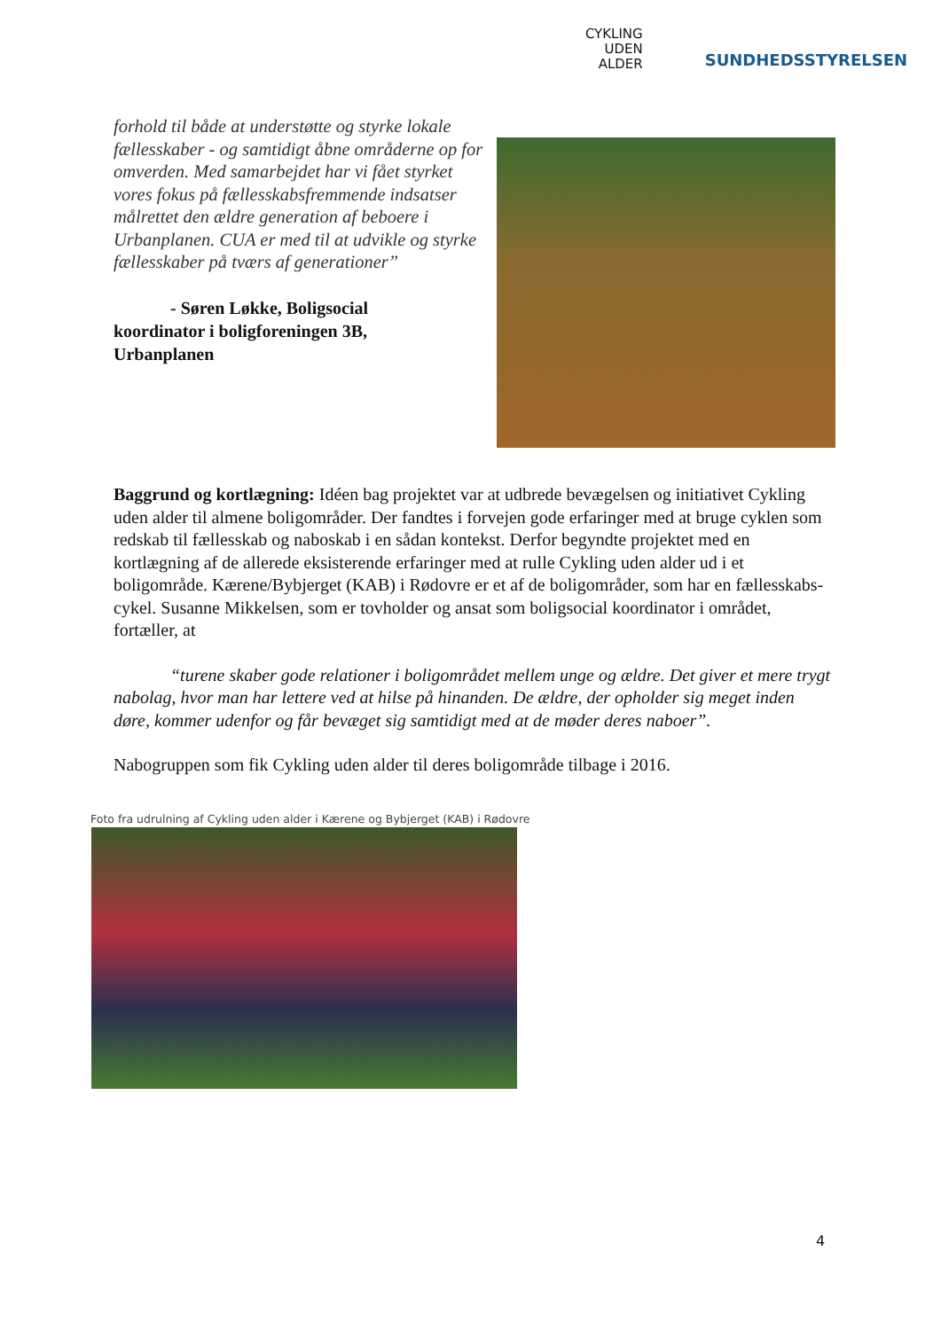CYKLING
UDEN
ALDER
SUNDHEDSSTYRELSEN
forhold til både at understøtte og styrke lokale fællesskaber - og samtidigt åbne områderne op for omverden. Med samarbejdet har vi fået styrket vores fokus på fællesskabsfremmende indsatser målrettet den ældre generation af beboere i Urbanplanen. CUA er med til at udvikle og styrke fællesskaber på tværs af generationer”
- Søren Løkke, Boligsocial
koordinator i boligforeningen 3B,
Urbanplanen
Baggrund og kortlægning: Idéen bag projektet var at udbrede bevægelsen og initiativet Cykling uden alder til almene boligområder. Der fandtes i forvejen gode erfaringer med at bruge cyklen som redskab til fællesskab og naboskab i en sådan kontekst. Derfor begyndte projektet med en kortlægning af de allerede eksisterende erfaringer med at rulle Cykling uden alder ud i et boligområde. Kærene/Bybjerget (KAB) i Rødovre er et af de boligområder, som har en fællesskabs-cykel. Susanne Mikkelsen, som er tovholder og ansat som boligsocial koordinator i området, fortæller, at
“turene skaber gode relationer i boligområdet mellem unge og ældre. Det giver et mere trygt nabolag, hvor man har lettere ved at hilse på hinanden. De ældre, der opholder sig meget inden døre, kommer udenfor og får bevæget sig samtidigt med at de møder deres naboer”.
Nabogruppen som fik Cykling uden alder til deres boligområde tilbage i 2016.
Foto fra udrulning af Cykling uden alder i Kærene og Bybjerget (KAB) i Rødovre
4